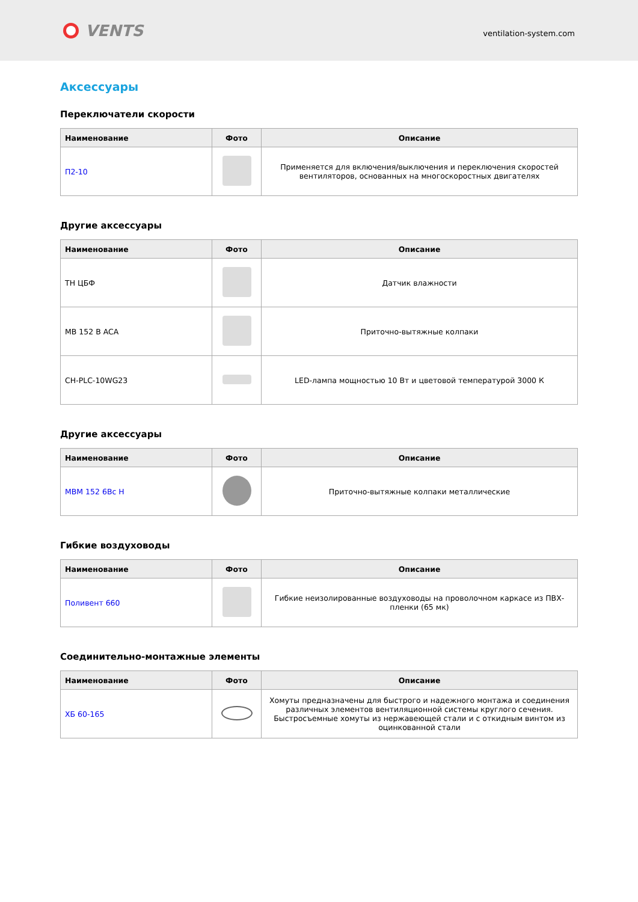VENTS
ventilation-system.com
Аксессуары
Переключатели скорости
| Наименование | Фото | Описание |
| --- | --- | --- |
| П2-10 | | Применяется для включения/выключения и переключения скоростей вентиляторов, основанных на многоскоростных двигателях |
Другие аксессуары
| Наименование | Фото | Описание |
| --- | --- | --- |
| TH ЦБФ | | Датчик влажности |
| MB 152 B ACA | | Приточно-вытяжные колпаки |
| CH-PLC-10WG23 | | LED-лампа мощностью 10 Вт и цветовой температурой 3000 К |
Другие аксессуары
| Наименование | Фото | Описание |
| --- | --- | --- |
| МВМ 152 6Вс Н | | Приточно-вытяжные колпаки металлические |
Гибкие воздуховоды
| Наименование | Фото | Описание |
| --- | --- | --- |
| Поливент 660 | | Гибкие неизолированные воздуховоды на проволочном каркасе из ПВХ-пленки (65 мк) |
Соединительно-монтажные элементы
| Наименование | Фото | Описание |
| --- | --- | --- |
| ХБ 60-165 | | Хомуты предназначены для быстрого и надежного монтажа и соединения различных элементов вентиляционной системы круглого сечения. Быстросъемные хомуты из нержавеющей стали и с откидным винтом из оцинкованной стали |